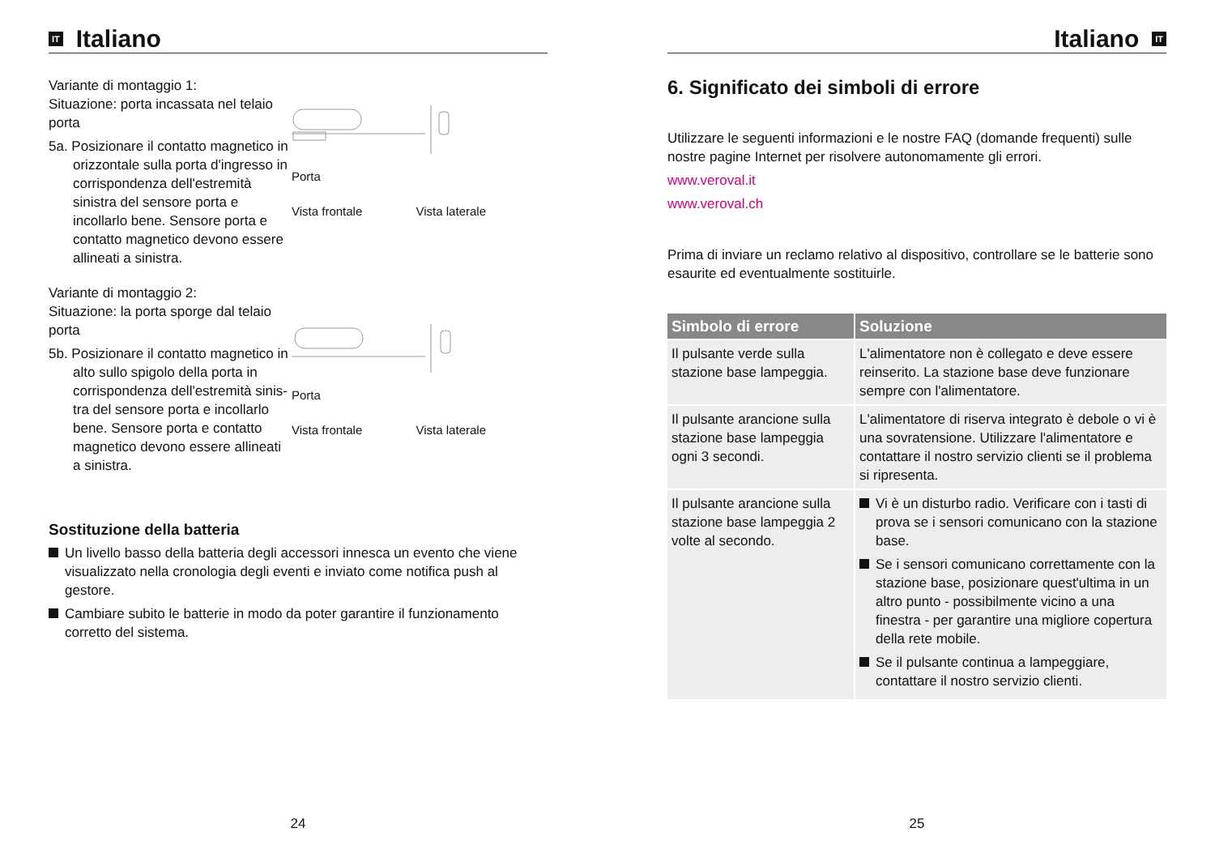IT Italiano
Variante di montaggio 1:
Situazione: porta incassata nel telaio porta
5a. Posizionare il contatto magnetico in orizzontale sulla porta d'ingres­so in corrispondenza dell'estre­mità sinistra del sensore porta e incollarlo bene. Sensore porta e contatto magnetico devono essere allineati a sinistra.
Porta
Vista frontale Vista laterale
Variante di montaggio 2:
Situazione: la porta sporge dal telaio porta
5b. Posizionare il contatto magnetico in alto sullo spigolo della porta in corrispondenza dell'estremità sinis­tra del sensore porta e incollarlo bene. Sensore porta e contatto magnetico devono essere allineati a sinistra.
Porta
Vista frontale Vista laterale
Sostituzione della batteria
Un livello basso della batteria degli accessori innesca un evento che viene visualizzato nella cronologia degli eventi e inviato come notifica push al gestore.
Cambiare subito le batterie in modo da poter garantire il funzionamento corretto del sistema.
24
Italiano IT
6. Significato dei simboli di errore
Utilizzare le seguenti informazioni e le nostre FAQ (domande frequenti) sulle nostre pagine Internet per risolvere autonomamente gli errori.
www.veroval.it
www.veroval.ch
Prima di inviare un reclamo relativo al dispositivo, controllare se le batterie sono esaurite ed eventualmente sostituirle.
| Simbolo di errore | Soluzione |
| --- | --- |
| Il pulsante verde sulla stazione base lampeggia. | L'alimentatore non è collegato e deve essere reinserito. La stazione base deve funzionare sempre con l'alimentatore. |
| Il pulsante arancione sulla stazione base lampeggia ogni 3 secondi. | L'alimentatore di riserva integrato è debole o vi è una sovratensione. Utilizzare l'alimentatore e contattare il nostro servizio clienti se il problema si ripresenta. |
| Il pulsante arancione sulla stazione base lampeggia 2 volte al secondo. | Vi è un disturbo radio. Verificare con i tasti di prova se i sensori comunicano con la stazione base. Se i sensori comunicano correttamente con la stazione base, posizionare quest'ultima in un altro punto - possibilmente vicino a una finestra - per garantire una migliore copertura della rete mobile. Se il pulsante continua a lampeggiare, contattare il nostro servizio clienti. |
25